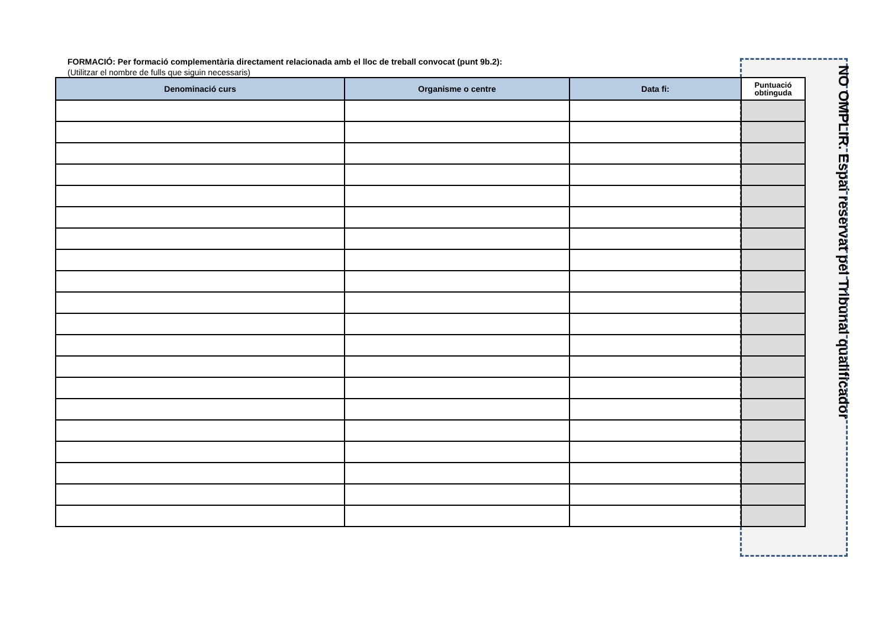FORMACIÓ: Per formació complementària directament relacionada amb el lloc de treball convocat (punt 9b.2):
(Utilitzar el nombre de fulls que siguin necessaris)
| Denominació curs | Organisme o centre | Data fi: | Puntuació obtinguda |
| --- | --- | --- | --- |
NO OMPLIR. Espai reservat pel Tribunal qualificador